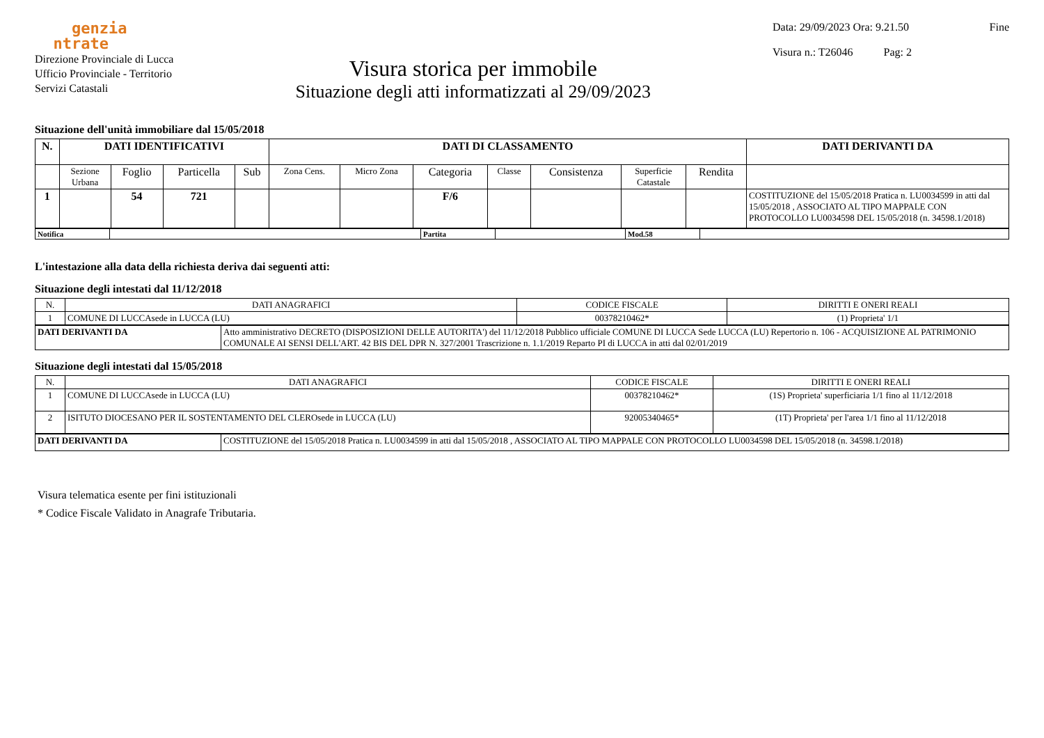genzia
ntrate
Direzione Provinciale di Lucca
Ufficio Provinciale - Territorio
Servizi Catastali
Visura storica per immobile
Situazione degli atti informatizzati al 29/09/2023
Data: 29/09/2023 Ora: 9.21.50 Fine
Visura n.: T26046 Pag: 2
Situazione dell'unità immobiliare dal 15/05/2018
| N. | DATI IDENTIFICATIVI | | | | DATI DI CLASSAMENTO | | | | | | | DATI DERIVANTI DA |
| --- | --- | --- | --- | --- | --- | --- | --- | --- | --- | --- | --- | --- |
| | Sezione Urbana | Foglio | Particella | Sub | Zona Cens. | Micro Zona | Categoria | Classe | Consistenza | Superficie Catastale | Rendita | |
| 1 | | 54 | 721 | | | | F/6 | | | | | COSTITUZIONE del 15/05/2018 Pratica n. LU0034599 in atti dal 15/05/2018 , ASSOCIATO AL TIPO MAPPALE CON PROTOCOLLO LU0034598 DEL 15/05/2018 (n. 34598.1/2018) |
| Notifica | | Partita | | Mod.58 | |
L'intestazione alla data della richiesta deriva dai seguenti atti:
Situazione degli intestati dal 11/12/2018
| N. | DATI ANAGRAFICI | CODICE FISCALE | DIRITTI E ONERI REALI |
| --- | --- | --- | --- |
| 1 | COMUNE DI LUCCAsede in LUCCA (LU) | 00378210462* | (1) Proprieta' 1/1 |
| DATI DERIVANTI DA | Atto amministrativo DECRETO (DISPOSIZIONI DELLE AUTORITA') del 11/12/2018 Pubblico ufficiale COMUNE DI LUCCA Sede LUCCA (LU) Repertorio n. 106 - ACQUISIZIONE AL PATRIMONIO COMUNALE AI SENSI DELL'ART. 42 BIS DEL DPR N. 327/2001 Trascrizione n. 1.1/2019 Reparto PI di LUCCA in atti dal 02/01/2019 |
Situazione degli intestati dal 15/05/2018
| N. | DATI ANAGRAFICI | CODICE FISCALE | DIRITTI E ONERI REALI |
| --- | --- | --- | --- |
| 1 | COMUNE DI LUCCAsede in LUCCA (LU) | 00378210462* | (1S) Proprieta' superficiaria 1/1 fino al 11/12/2018 |
| 2 | ISITUTO DIOCESANO PER IL SOSTENTAMENTO DEL CLEROsede in LUCCA (LU) | 92005340465* | (1T) Proprieta' per l'area 1/1 fino al 11/12/2018 |
| DATI DERIVANTI DA | COSTITUZIONE del 15/05/2018 Pratica n. LU0034599 in atti dal 15/05/2018 , ASSOCIATO AL TIPO MAPPALE CON PROTOCOLLO LU0034598 DEL 15/05/2018 (n. 34598.1/2018) |
Visura telematica esente per fini istituzionali
* Codice Fiscale Validato in Anagrafe Tributaria.